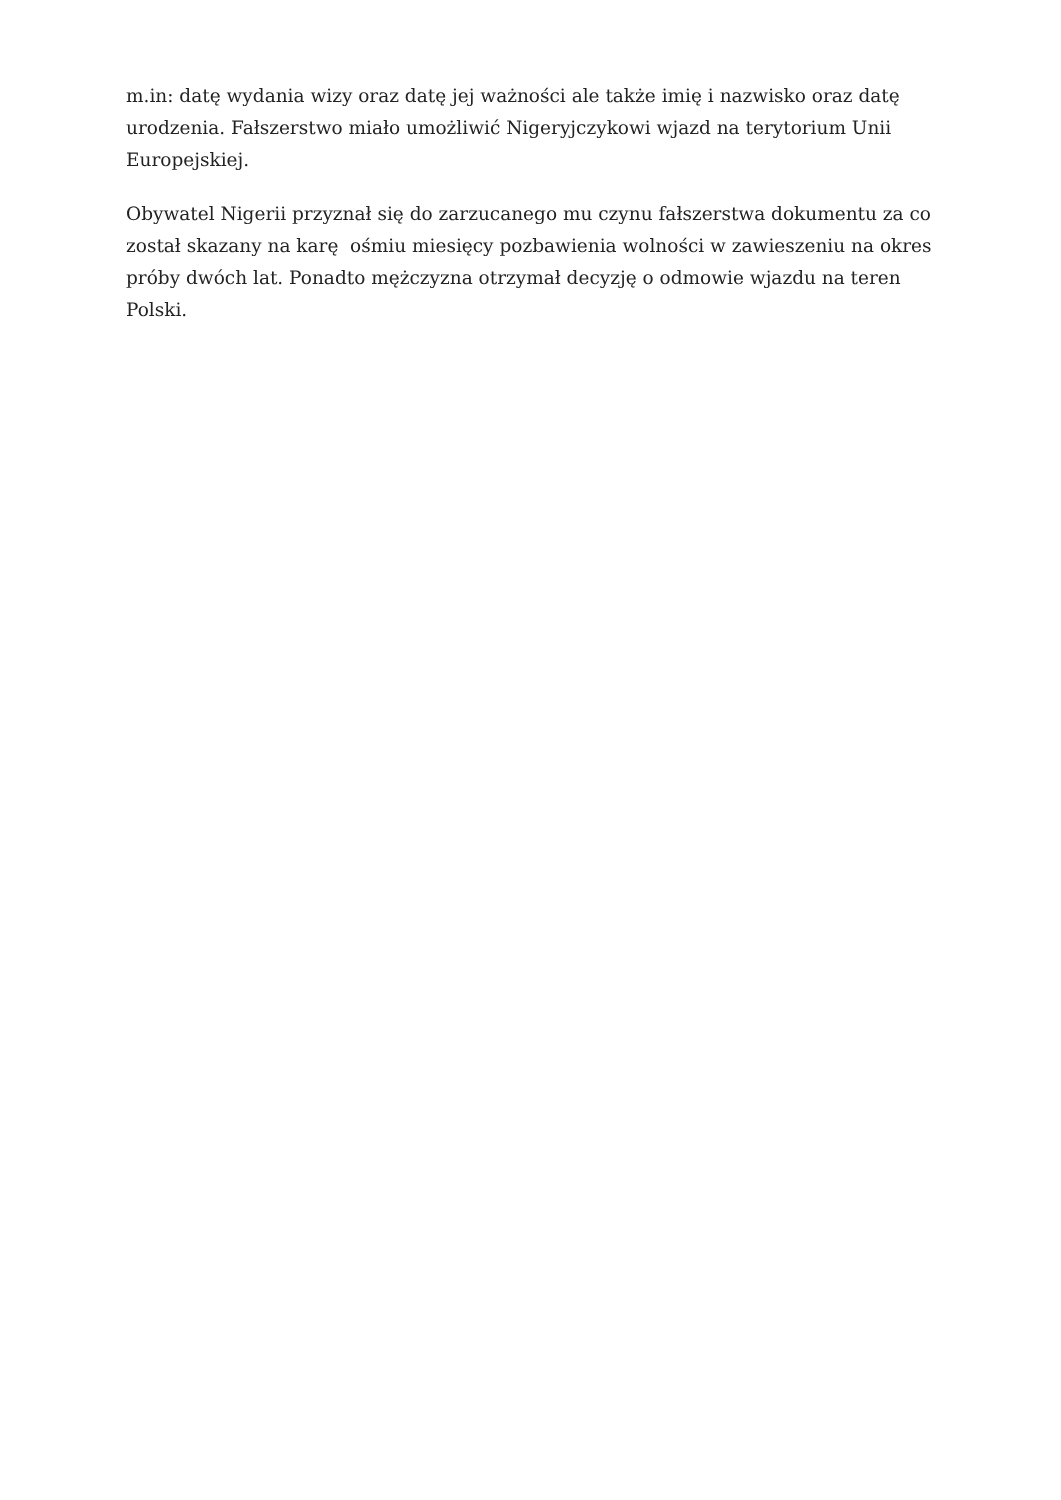m.in: datę wydania wizy oraz datę jej ważności ale także imię i nazwisko oraz datę urodzenia. Fałszerstwo miało umożliwić Nigeryjczykowi wjazd na terytorium Unii Europejskiej.
Obywatel Nigerii przyznał się do zarzucanego mu czynu fałszerstwa dokumentu za co został skazany na karę ośmiu miesięcy pozbawienia wolności w zawieszeniu na okres próby dwóch lat. Ponadto mężczyzna otrzymał decyzję o odmowie wjazdu na teren Polski.